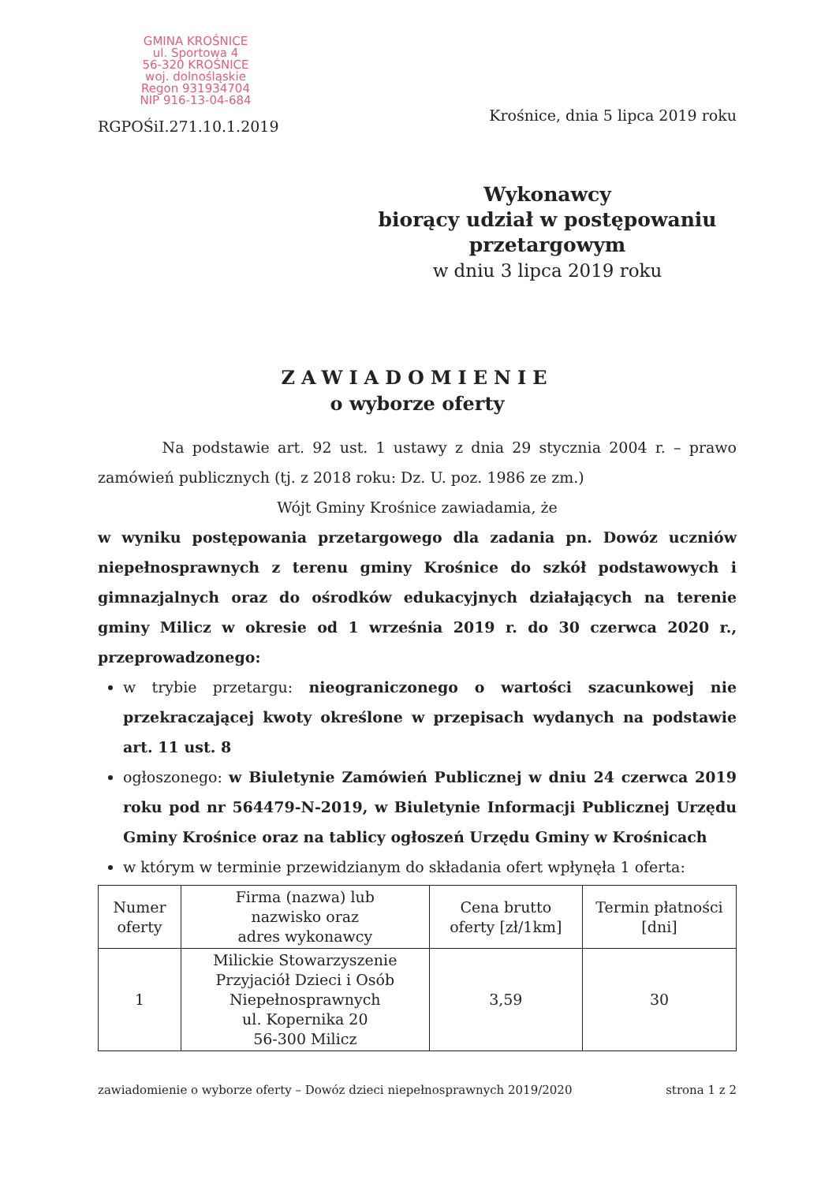GMINA KROŚNICE
ul. Sportowa 4
56-320 KROŚNICE
woj. dolnośląskie
Regon 931934704
NIP 916-13-04-684
RGPOŚiI.271.10.1.2019
Krośnice, dnia 5 lipca 2019 roku
Wykonawcy
biorący udział w postępowaniu
przetargowym
w dniu 3 lipca 2019 roku
ZAWIADOMIENIE
o wyborze oferty
Na podstawie art. 92 ust. 1 ustawy z dnia 29 stycznia 2004 r. – prawo zamówień publicznych (tj. z 2018 roku: Dz. U. poz. 1986 ze zm.)
Wójt Gminy Krośnice zawiadamia, że
w wyniku postępowania przetargowego dla zadania pn. Dowóz uczniów niepełnosprawnych z terenu gminy Krośnice do szkół podstawowych i gimnazjalnych oraz do ośrodków edukacyjnych działających na terenie gminy Milicz w okresie od 1 września 2019 r. do 30 czerwca 2020 r., przeprowadzonego:
w trybie przetargu: nieograniczonego o wartości szacunkowej nie przekraczającej kwoty określone w przepisach wydanych na podstawie art. 11 ust. 8
ogłoszonego: w Biuletynie Zamówień Publicznej w dniu 24 czerwca 2019 roku pod nr 564479-N-2019, w Biuletynie Informacji Publicznej Urzędu Gminy Krośnice oraz na tablicy ogłoszeń Urzędu Gminy w Krośnicach
w którym w terminie przewidzianym do składania ofert wpłynęła 1 oferta:
| Numer oferty | Firma (nazwa) lub nazwisko oraz adres wykonawcy | Cena brutto oferty [zł/1km] | Termin płatności [dni] |
| 1 | Milickie Stowarzyszenie Przyjaciół Dzieci i Osób Niepełnosprawnych ul. Kopernika 20 56-300 Milicz | 3,59 | 30 |
zawiadomienie o wyborze oferty – Dowóz dzieci niepełnosprawnych 2019/2020 strona 1 z 2